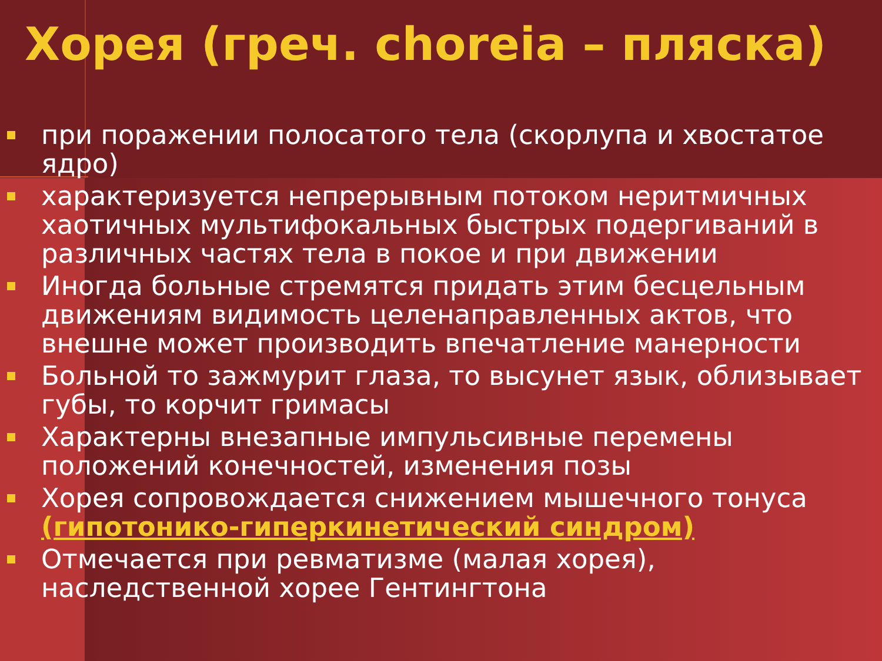Хорея (греч. choreia – пляска)
при поражении полосатого тела (скорлупа и хвостатое ядро)
характеризуется непрерывным потоком неритмичных хаотичных мультифокальных быстрых подергиваний в различных частях тела в покое и при движении
Иногда больные стремятся придать этим бесцельным движениям видимость целенаправленных актов, что внешне может производить впечатление манерности
Больной то зажмурит глаза, то высунет язык, облизывает губы, то корчит гримасы
Характерны внезапные импульсивные перемены положений конечностей, изменения позы
Хорея сопровождается снижением мышечного тонуса (гипотонико-гиперкинетический синдром)
Отмечается при ревматизме (малая хорея), наследственной хорее Гентингтона